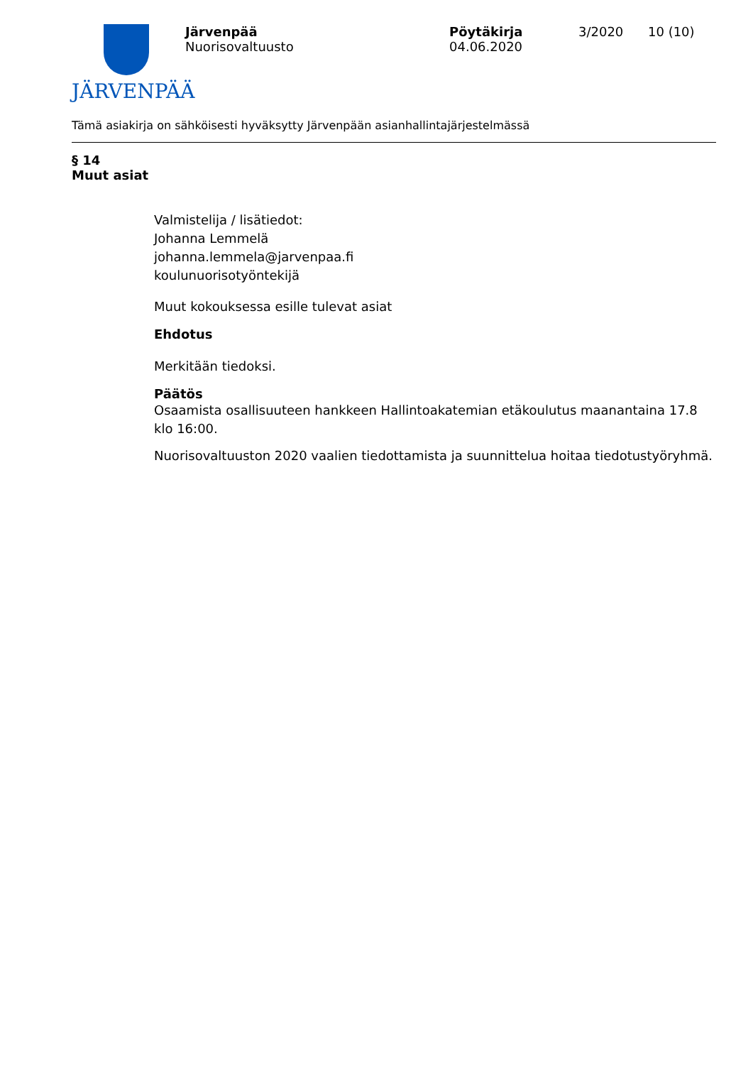JÄRVENPÄÄ
Järvenpää
Nuorisovaltuusto
Pöytäkirja
04.06.2020
3/2020 10 (10)
Tämä asiakirja on sähköisesti hyväksytty Järvenpään asianhallintajärjestelmässä
§ 14
Muut asiat
Valmistelija / lisätiedot:
Johanna Lemmelä
johanna.lemmela@jarvenpaa.fi
koulunuorisotyöntekijä
Muut kokouksessa esille tulevat asiat
Ehdotus
Merkitään tiedoksi.
Päätös
Osaamista osallisuuteen hankkeen Hallintoakatemian etäkoulutus maanantaina 17.8 klo 16:00.
Nuorisovaltuuston 2020 vaalien tiedottamista ja suunnittelua hoitaa tiedotustyöryhmä.